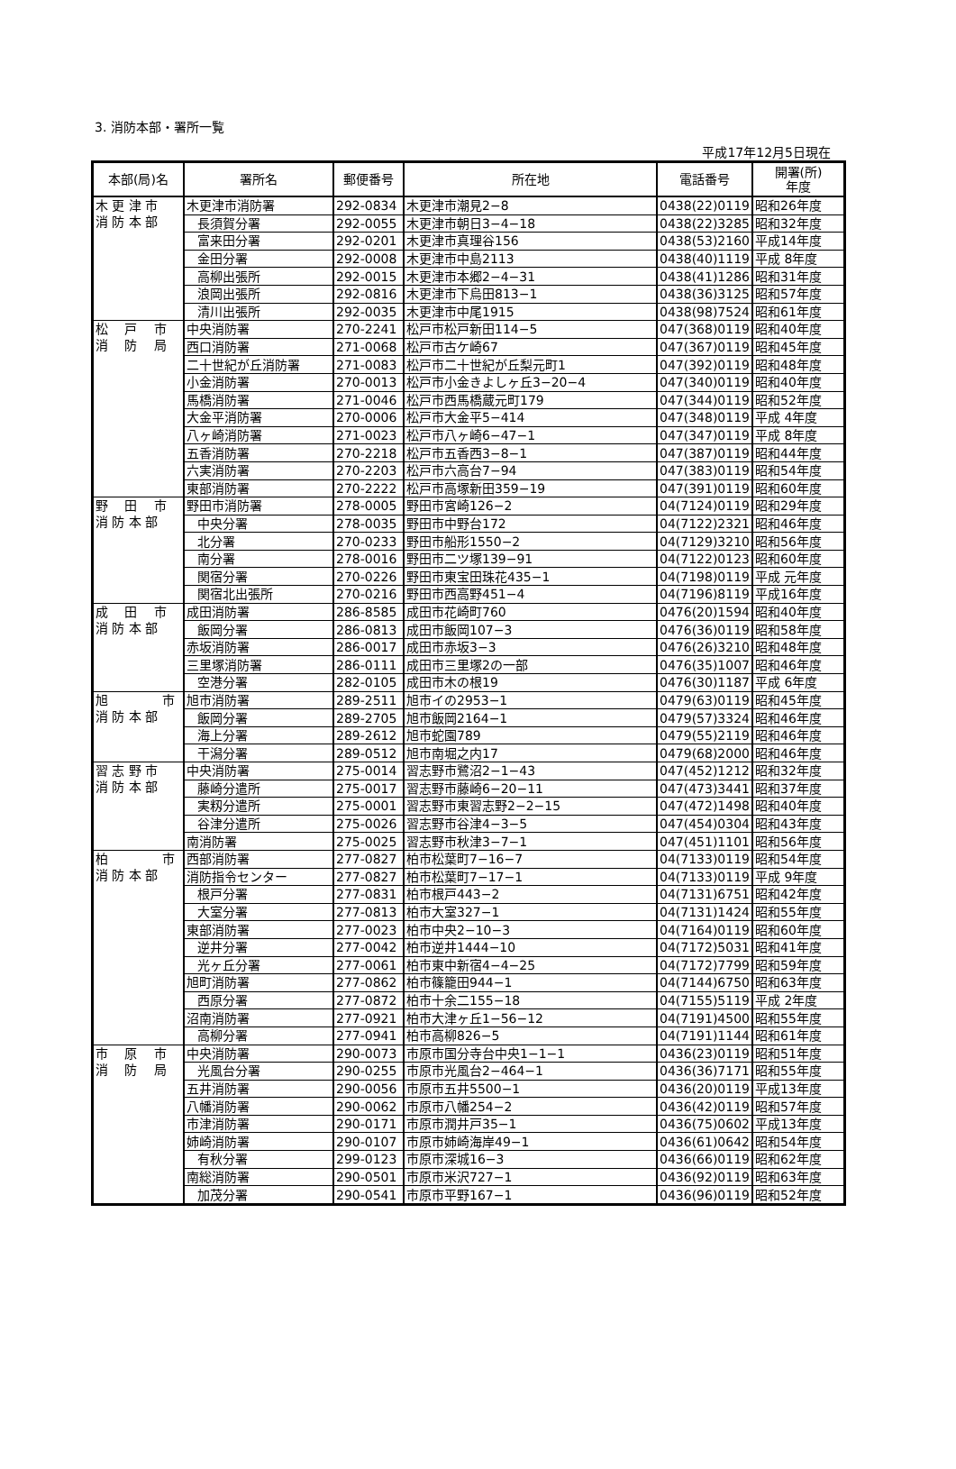3. 消防本部・署所一覧
平成17年12月5日現在
| 本部(局)名 | 署所名 | 郵便番号 | 所在地 | 電話番号 | 開署(所) 年度 |
| --- | --- | --- | --- | --- | --- |
| 木 更 津 市 消 防 本 部 | 木更津市消防署 | 292-0834 | 木更津市潮見2−8 | 0438(22)0119 | 昭和26年度 |
| | 長須賀分署 | 292-0055 | 木更津市朝日3−4−18 | 0438(22)3285 | 昭和32年度 |
| | 富来田分署 | 292-0201 | 木更津市真理谷156 | 0438(53)2160 | 平成14年度 |
| | 金田分署 | 292-0008 | 木更津市中島2113 | 0438(40)1119 | 平成 8年度 |
| | 高柳出張所 | 292-0015 | 木更津市本郷2−4−31 | 0438(41)1286 | 昭和31年度 |
| | 浪岡出張所 | 292-0816 | 木更津市下烏田813−1 | 0438(36)3125 | 昭和57年度 |
| | 清川出張所 | 292-0035 | 木更津市中尾1915 | 0438(98)7524 | 昭和61年度 |
| 松 戸 市 消 防 局 | 中央消防署 | 270-2241 | 松戸市松戸新田114−5 | 047(368)0119 | 昭和40年度 |
| | 西口消防署 | 271-0068 | 松戸市古ケ崎67 | 047(367)0119 | 昭和45年度 |
| | 二十世紀が丘消防署 | 271-0083 | 松戸市二十世紀が丘梨元町1 | 047(392)0119 | 昭和48年度 |
| | 小金消防署 | 270-0013 | 松戸市小金きよしヶ丘3−20−4 | 047(340)0119 | 昭和40年度 |
| | 馬橋消防署 | 271-0046 | 松戸市西馬橋蔵元町179 | 047(344)0119 | 昭和52年度 |
| | 大金平消防署 | 270-0006 | 松戸市大金平5−414 | 047(348)0119 | 平成 4年度 |
| | 八ヶ崎消防署 | 271-0023 | 松戸市八ヶ崎6−47−1 | 047(347)0119 | 平成 8年度 |
| | 五香消防署 | 270-2218 | 松戸市五香西3−8−1 | 047(387)0119 | 昭和44年度 |
| | 六実消防署 | 270-2203 | 松戸市六高台7−94 | 047(383)0119 | 昭和54年度 |
| | 東部消防署 | 270-2222 | 松戸市高塚新田359−19 | 047(391)0119 | 昭和60年度 |
| 野 田 市 消 防 本 部 | 野田市消防署 | 278-0005 | 野田市宮崎126−2 | 04(7124)0119 | 昭和29年度 |
| | 中央分署 | 278-0035 | 野田市中野台172 | 04(7122)2321 | 昭和46年度 |
| | 北分署 | 270-0233 | 野田市船形1550−2 | 04(7129)3210 | 昭和56年度 |
| | 南分署 | 278-0016 | 野田市二ツ塚139−91 | 04(7122)0123 | 昭和60年度 |
| | 関宿分署 | 270-0226 | 野田市東宝田珠花435−1 | 04(7198)0119 | 平成 元年度 |
| | 関宿北出張所 | 270-0216 | 野田市西高野451−4 | 04(7196)8119 | 平成16年度 |
| 成 田 市 消 防 本 部 | 成田消防署 | 286-8585 | 成田市花崎町760 | 0476(20)1594 | 昭和40年度 |
| | 飯岡分署 | 286-0813 | 成田市飯岡107−3 | 0476(36)0119 | 昭和58年度 |
| | 赤坂消防署 | 286-0017 | 成田市赤坂3−3 | 0476(26)3210 | 昭和48年度 |
| | 三里塚消防署 | 286-0111 | 成田市三里塚2の一部 | 0476(35)1007 | 昭和46年度 |
| | 空港分署 | 282-0105 | 成田市木の根19 | 0476(30)1187 | 平成 6年度 |
| 旭 市 消 防 本 部 | 旭市消防署 | 289-2511 | 旭市イの2953−1 | 0479(63)0119 | 昭和45年度 |
| | 飯岡分署 | 289-2705 | 旭市飯岡2164−1 | 0479(57)3324 | 昭和46年度 |
| | 海上分署 | 289-2612 | 旭市蛇園789 | 0479(55)2119 | 昭和46年度 |
| | 干潟分署 | 289-0512 | 旭市南堀之内17 | 0479(68)2000 | 昭和46年度 |
| 習 志 野 市 消 防 本 部 | 中央消防署 | 275-0014 | 習志野市鷺沼2−1−43 | 047(452)1212 | 昭和32年度 |
| | 藤崎分遣所 | 275-0017 | 習志野市藤崎6−20−11 | 047(473)3441 | 昭和37年度 |
| | 実籾分遣所 | 275-0001 | 習志野市東習志野2−2−15 | 047(472)1498 | 昭和40年度 |
| | 谷津分遣所 | 275-0026 | 習志野市谷津4−3−5 | 047(454)0304 | 昭和43年度 |
| | 南消防署 | 275-0025 | 習志野市秋津3−7−1 | 047(451)1101 | 昭和56年度 |
| 柏 市 消 防 本 部 | 西部消防署 | 277-0827 | 柏市松葉町7−16−7 | 04(7133)0119 | 昭和54年度 |
| | 消防指令センター | 277-0827 | 柏市松葉町7−17−1 | 04(7133)0119 | 平成 9年度 |
| | 根戸分署 | 277-0831 | 柏市根戸443−2 | 04(7131)6751 | 昭和42年度 |
| | 大室分署 | 277-0813 | 柏市大室327−1 | 04(7131)1424 | 昭和55年度 |
| | 東部消防署 | 277-0023 | 柏市中央2−10−3 | 04(7164)0119 | 昭和60年度 |
| | 逆井分署 | 277-0042 | 柏市逆井1444−10 | 04(7172)5031 | 昭和41年度 |
| | 光ヶ丘分署 | 277-0061 | 柏市東中新宿4−4−25 | 04(7172)7799 | 昭和59年度 |
| | 旭町消防署 | 277-0862 | 柏市篠籠田944−1 | 04(7144)6750 | 昭和63年度 |
| | 西原分署 | 277-0872 | 柏市十余二155−18 | 04(7155)5119 | 平成 2年度 |
| | 沼南消防署 | 277-0921 | 柏市大津ヶ丘1−56−12 | 04(7191)4500 | 昭和55年度 |
| | 高柳分署 | 277-0941 | 柏市高柳826−5 | 04(7191)1144 | 昭和61年度 |
| 市 原 市 消 防 局 | 中央消防署 | 290-0073 | 市原市国分寺台中央1−1−1 | 0436(23)0119 | 昭和51年度 |
| | 光風台分署 | 290-0255 | 市原市光風台2−464−1 | 0436(36)7171 | 昭和55年度 |
| | 五井消防署 | 290-0056 | 市原市五井5500−1 | 0436(20)0119 | 平成13年度 |
| | 八幡消防署 | 290-0062 | 市原市八幡254−2 | 0436(42)0119 | 昭和57年度 |
| | 市津消防署 | 290-0171 | 市原市潤井戸35−1 | 0436(75)0602 | 平成13年度 |
| | 姉崎消防署 | 290-0107 | 市原市姉崎海岸49−1 | 0436(61)0642 | 昭和54年度 |
| | 有秋分署 | 299-0123 | 市原市深城16−3 | 0436(66)0119 | 昭和62年度 |
| | 南総消防署 | 290-0501 | 市原市米沢727−1 | 0436(92)0119 | 昭和63年度 |
| | 加茂分署 | 290-0541 | 市原市平野167−1 | 0436(96)0119 | 昭和52年度 |